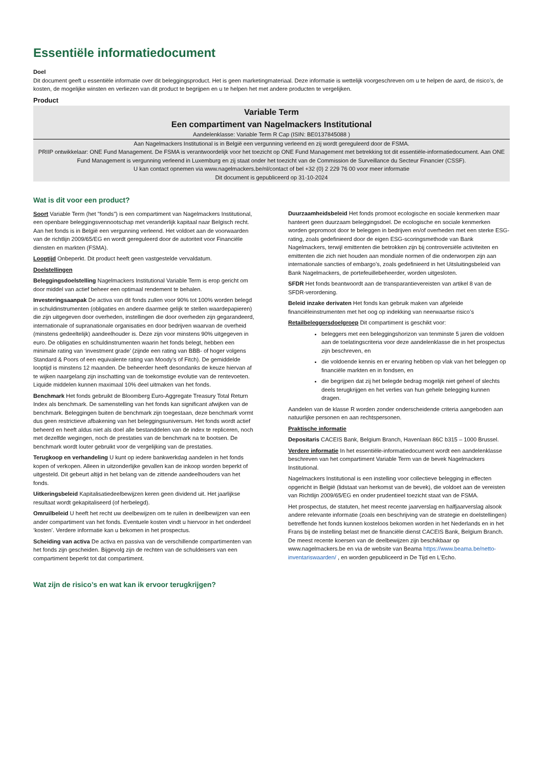Essentiële informatiedocument
Doel
Dit document geeft u essentiële informatie over dit beleggingsproduct. Het is geen marketingmateriaal. Deze informatie is wettelijk voorgeschreven om u te helpen de aard, de risico’s, de kosten, de mogelijke winsten en verliezen van dit product te begrijpen en u te helpen het met andere producten te vergelijken.
Product
Variable Term
Een compartiment van Nagelmackers Institutional
Aandelenklasse: Variable Term R Cap (ISIN: BE0137845088 )
Aan Nagelmackers Institutional is in België een vergunning verleend en zij wordt gereguleerd door de FSMA.
PRIIP ontwikkelaar: ONE Fund Management. De FSMA is verantwoordelijk voor het toezicht op ONE Fund Management met betrekking tot dit essentiële-informatiedocument. Aan ONE Fund Management is vergunning verleend in Luxemburg en zij staat onder het toezicht van de Commission de Surveillance du Secteur Financier (CSSF).
U kan contact opnemen via www.nagelmackers.be/nl/contact of bel +32 (0) 2 229 76 00 voor meer informatie
Dit document is gepubliceerd op 31-10-2024
Wat is dit voor een product?
Soort Variable Term (het "fonds") is een compartiment van Nagelmackers Institutional, een openbare beleggingsvennootschap met veranderlijk kapitaal naar Belgisch recht. Aan het fonds is in België een vergunning verleend. Het voldoet aan de voorwaarden van de richtlijn 2009/65/EG en wordt gereguleerd door de autoriteit voor Financiële diensten en markten (FSMA).
Looptijd Onbeperkt. Dit product heeft geen vastgestelde vervaldatum.
Doelstellingen
Beleggingsdoelstelling Nagelmackers Institutional Variable Term is erop gericht om door middel van actief beheer een optimaal rendement te behalen.
Investeringsaanpak De activa van dit fonds zullen voor 90% tot 100% worden belegd in schuldinstrumenten (obligaties en andere daarmee gelijk te stellen waardepapieren) die zijn uitgegeven door overheden, instellingen die door overheden zijn gegarandeerd, internationale of supranationale organisaties en door bedrijven waarvan de overheid (minstens gedeeltelijk) aandeelhouder is. Deze zijn voor minstens 90% uitgegeven in euro. De obligaties en schuldinstrumenten waarin het fonds belegt, hebben een minimale rating van ‘investment grade’ (zijnde een rating van BBB- of hoger volgens Standard & Poors of een equivalente rating van Moody’s of Fitch). De gemiddelde looptijd is minstens 12 maanden. De beheerder heeft desondanks de keuze hiervan af te wijken naargelang zijn inschatting van de toekomstige evolutie van de rentevoeten. Liquide middelen kunnen maximaal 10% deel uitmaken van het fonds.
Benchmark Het fonds gebruikt de Bloomberg Euro-Aggregate Treasury Total Return Index als benchmark. De samenstelling van het fonds kan significant afwijken van de benchmark. Beleggingen buiten de benchmark zijn toegestaan, deze benchmark vormt dus geen restrictieve afbakening van het beleggingsuniversum. Het fonds wordt actief beheerd en heeft aldus niet als doel alle bestanddelen van de index te repliceren, noch met dezelfde wegingen, noch de prestaties van de benchmark na te bootsen. De benchmark wordt louter gebruikt voor de vergelijking van de prestaties.
Terugkoop en verhandeling U kunt op iedere bankwerkdag aandelen in het fonds kopen of verkopen. Alleen in uitzonderlijke gevallen kan de inkoop worden beperkt of uitgesteld. Dit gebeurt altijd in het belang van de zittende aandeelhouders van het fonds.
Uitkeringsbeleid Kapitalisatiedeelbewijzen keren geen dividend uit. Het jaarlijkse resultaat wordt gekapitaliseerd (of herbelegd).
Omruilbeleid U heeft het recht uw deelbewijzen om te ruilen in deelbewijzen van een ander compartiment van het fonds. Eventuele kosten vindt u hiervoor in het onderdeel ‘kosten’. Verdere informatie kan u bekomen in het prospectus.
Scheiding van activa De activa en passiva van de verschillende compartimenten van het fonds zijn gescheiden. Bijgevolg zijn de rechten van de schuldeisers van een compartiment beperkt tot dat compartiment.
Duurzaamheidsbeleid Het fonds promoot ecologische en sociale kenmerken maar hanteert geen duurzaam beleggingsdoel. De ecologische en sociale kenmerken worden gepromoot door te beleggen in bedrijven en/of overheden met een sterke ESG-rating, zoals gedefinieerd door de eigen ESG-scoringsmethode van Bank Nagelmackers, terwijl emittenten die betrokken zijn bij controversiële activiteiten en emittenten die zich niet houden aan mondiale normen of die onderworpen zijn aan internationale sancties of embargo’s, zoals gedefinieerd in het Uitsluitingsbeleid van Bank Nagelmackers, de portefeuillebeheerder, worden uitgesloten.
SFDR Het fonds beantwoordt aan de transparantievereisten van artikel 8 van de SFDR-verordening.
Beleid inzake derivaten Het fonds kan gebruik maken van afgeleide financiëleinstrumenten met het oog op indekking van neerwaartse risico’s
Retailbeleggersdoelgroep Dit compartiment is geschikt voor:
beleggers met een beleggingshorizon van tenminste 5 jaren die voldoen aan de toelatingscriteria voor deze aandelenklasse die in het prospectus zijn beschreven, en
die voldoende kennis en er ervaring hebben op vlak van het beleggen op financiële markten en in fondsen, en
die begrijpen dat zij het belegde bedrag mogelijk niet geheel of slechts deels terugkrijgen en het verlies van hun gehele belegging kunnen dragen.
Aandelen van de klasse R worden zonder onderscheidende criteria aangeboden aan natuurlijke personen en aan rechtspersonen.
Praktische informatie
Depositaris CACEIS Bank, Belgium Branch, Havenlaan 86C b315 – 1000 Brussel.
Verdere informatie In het essentiële-informatiedocument wordt een aandelenklasse beschreven van het compartiment Variable Term van de bevek Nagelmackers Institutional.
Nagelmackers Institutional is een instelling voor collectieve belegging in effecten opgericht in België (lidstaat van herkomst van de bevek), die voldoet aan de vereisten van Richtlijn 2009/65/EG en onder prudentieel toezicht staat van de FSMA.
Het prospectus, de statuten, het meest recente jaarverslag en halfjaarverslag alsook andere relevante informatie (zoals een beschrijving van de strategie en doelstellingen) betreffende het fonds kunnen kosteloos bekomen worden in het Nederlands en in het Frans bij de instelling belast met de financiële dienst CACEIS Bank, Belgium Branch. De meest recente koersen van de deelbewijzen zijn beschikbaar op www.nagelmackers.be en via de website van Beama https://www.beama.be/netto-inventariswaarden/ , en worden gepubliceerd in De Tijd en L'Echo.
Wat zijn de risico’s en wat kan ik ervoor terugkrijgen?